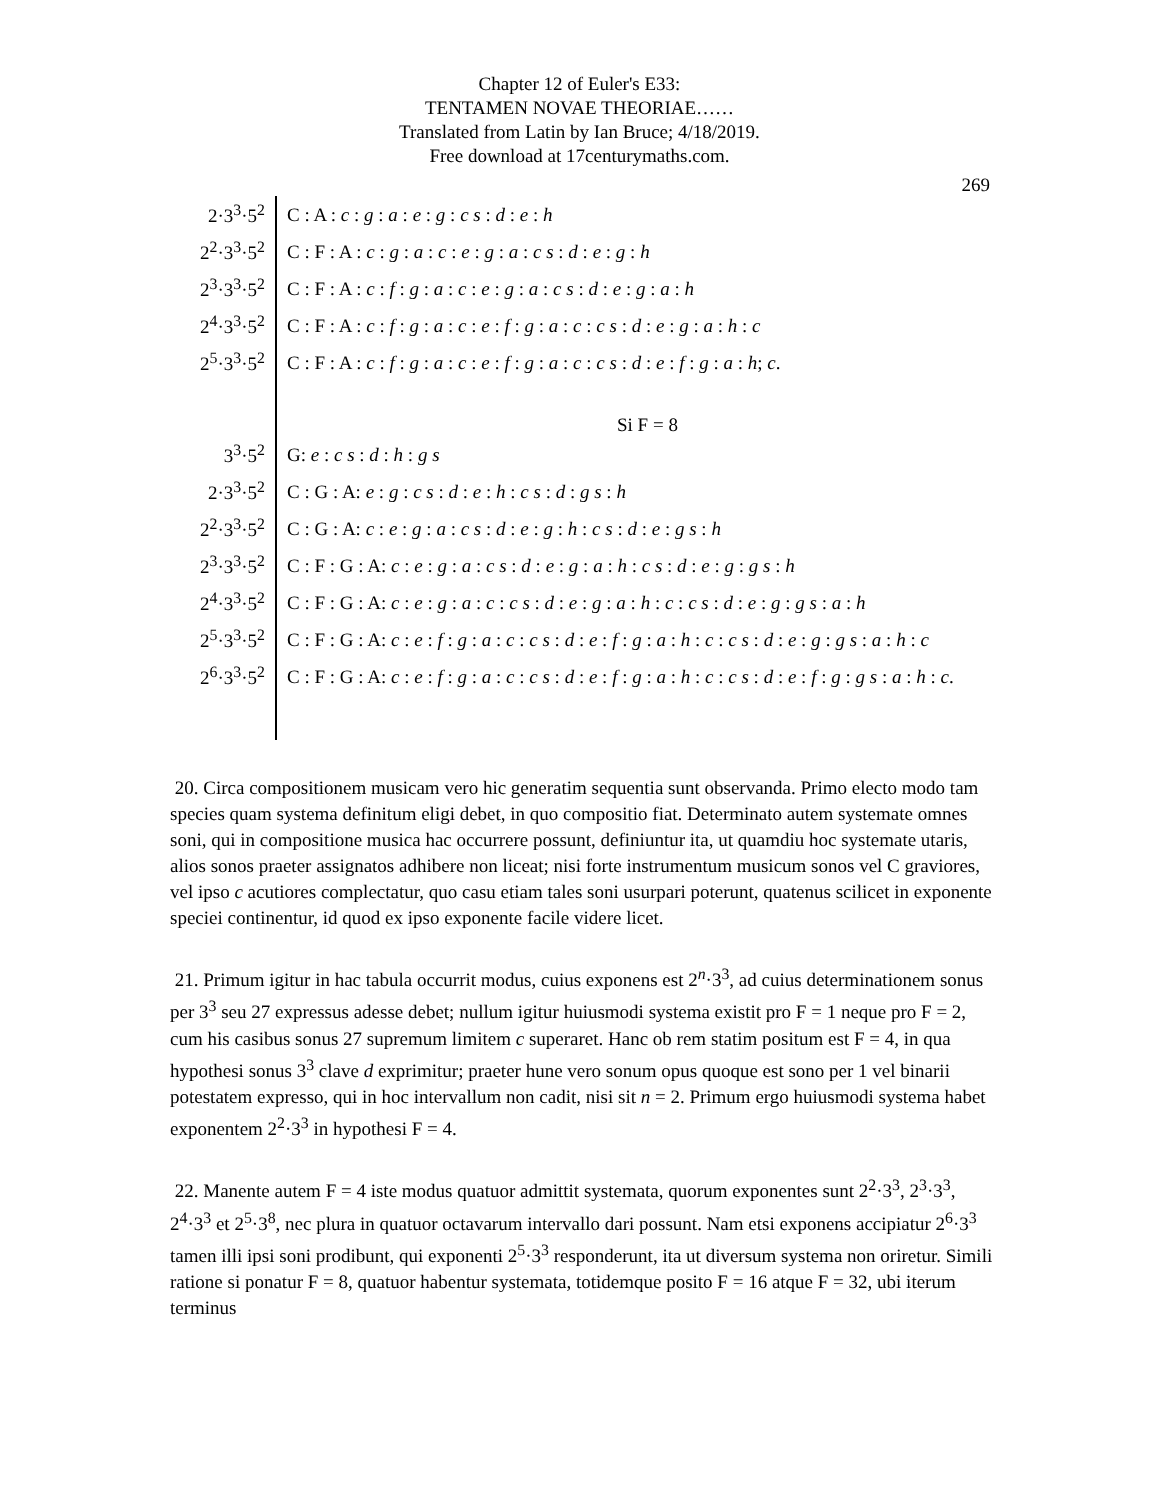Chapter 12 of Euler's E33:
TENTAMEN NOVAE THEORIAE……
Translated from Latin by Ian Bruce; 4/18/2019.
Free download at 17centurymaths.com.
269
| 2·3<sup>3</sup>·5<sup>2</sup> | C : A : c : g : a : e : g : c s : d : e : h |
| 2<sup>2</sup>·3<sup>3</sup>·5<sup>2</sup> | C : F : A : c : g : a : c : e : g : a : c s : d : e : g : h |
| 2<sup>3</sup>·3<sup>3</sup>·5<sup>2</sup> | C : F : A : c : f : g : a : c : e : g : a : c s : d : e : g : a : h |
| 2<sup>4</sup>·3<sup>3</sup>·5<sup>2</sup> | C : F : A : c : f : g : a : c : e : f : g : a : c : c s : d : e : g : a : h : c |
| 2<sup>5</sup>·3<sup>3</sup>·5<sup>2</sup> | C : F : A : c : f : g : a : c : e : f : g : a : c : c s : d : e : f : g : a : h ; c . |
| | Si F = 8 |
| 3<sup>3</sup>·5<sup>2</sup> | G: e : c s : d : h : g s |
| 2·3<sup>3</sup>·5<sup>2</sup> | C : G : A: e : g : c s : d : e : h : c s : d : g s : h |
| 2<sup>2</sup>·3<sup>3</sup>·5<sup>2</sup> | C : G : A: c : e : g : a : c s : d : e : g : h : c s : d : e : g s : h |
| 2<sup>3</sup>·3<sup>3</sup>·5<sup>2</sup> | C : F : G : A: c : e : g : a : c s : d : e : g : a : h : c s : d : e : g : g s : h |
| 2<sup>4</sup>·3<sup>3</sup>·5<sup>2</sup> | C : F : G : A: c : e : g : a : c : c s : d : e : g : a : h : c : c s : d : e : g : g s : a : h |
| 2<sup>5</sup>·3<sup>3</sup>·5<sup>2</sup> | C : F : G : A: c : e : f : g : a : c : c s : d : e : f : g : a : h : c : c s : d : e : g : g s : a : h : c |
| 2<sup>6</sup>·3<sup>3</sup>·5<sup>2</sup> | C : F : G : A: c : e : f : g : a : c : c s : d : e : f : g : a : h : c : c s : d : e : f : g : g s : a : h : c . |
20. Circa compositionem musicam vero hic generatim sequentia sunt observanda. Primo electo modo tam species quam systema definitum eligi debet, in quo compositio fiat. Determinato autem systemate omnes soni, qui in compositione musica hac occurrere possunt, definiuntur ita, ut quamdiu hoc systemate utaris, alios sonos praeter assignatos adhibere non liceat; nisi forte instrumentum musicum sonos vel C graviores, vel ipso c acutiores complectatur, quo casu etiam tales soni usurpari poterunt, quatenus scilicet in exponente speciei continentur, id quod ex ipso exponente facile videre licet.
21. Primum igitur in hac tabula occurrit modus, cuius exponens est 2<sup>n</sup>·3<sup>3</sup>, ad cuius determinationem sonus per 3<sup>3</sup> seu 27 expressus adesse debet; nullum igitur huiusmodi systema existit pro F = 1 neque pro F = 2, cum his casibus sonus 27 supremum limitem c superaret. Hanc ob rem statim positum est F = 4, in qua hypothesi sonus 3<sup>3</sup> clave d exprimitur; praeter hune vero sonum opus quoque est sono per 1 vel binarii potestatem expresso, qui in hoc intervallum non cadit, nisi sit n = 2. Primum ergo huiusmodi systema habet exponentem 2<sup>2</sup>·3<sup>3</sup> in hypothesi F = 4.
22. Manente autem F = 4 iste modus quatuor admittit systemata, quorum exponentes sunt 2<sup>2</sup>·3<sup>3</sup>, 2<sup>3</sup>·3<sup>3</sup>, 2<sup>4</sup>·3<sup>3</sup> et 2<sup>5</sup>·3<sup>8</sup>, nec plura in quatuor octavarum intervallo dari possunt. Nam etsi exponens accipiatur 2<sup>6</sup>·3<sup>3</sup> tamen illi ipsi soni prodibunt, qui exponenti 2<sup>5</sup>·3<sup>3</sup> responderunt, ita ut diversum systema non oriretur. Simili ratione si ponatur F = 8, quatuor habentur systemata, totidemque posito F = 16 atque F = 32, ubi iterum terminus